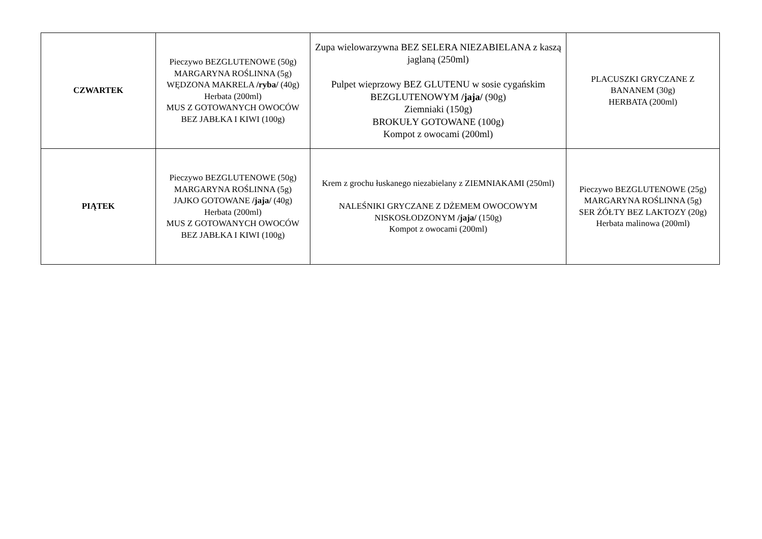| CZWARTEK | Pieczywo BEZGLUTENOWE (50g) MARGARYNA ROŚLINNA (5g) WĘDZONA MAKRELA /ryba/ (40g) Herbata (200ml) MUS Z GOTOWANYCH OWOCÓW BEZ JABŁKA I KIWI (100g) | Zupa wielowarzywna BEZ SELERA NIEZABIELANA z kaszą jaglaną (250ml) Pulpet wieprzowy BEZ GLUTENU w sosie cygańskim BEZGLUTENOWYM /jaja/ (90g) Ziemniaki (150g) BROKUŁY GOTOWANE (100g) Kompot z owocami (200ml) | PLACUSZKI GRYCZANE Z BANANEM (30g) HERBATA (200ml) |
| PIĄTEK | Pieczywo BEZGLUTENOWE (50g) MARGARYNA ROŚLINNA (5g) JAJKO GOTOWANE /jaja/ (40g) Herbata (200ml) MUS Z GOTOWANYCH OWOCÓW BEZ JABŁKA I KIWI (100g) | Krem z grochu łuskanego niezabielany z ZIEMNIAKAMI (250ml) NALEŚNIKI GRYCZANE Z DŻEMEM OWOCOWYM NISKOSŁODZONYM /jaja/ (150g) Kompot z owocami (200ml) | Pieczywo BEZGLUTENOWE (25g) MARGARYNA ROŚLINNA (5g) SER ŻÓŁTY BEZ LAKTOZY (20g) Herbata malinowa (200ml) |